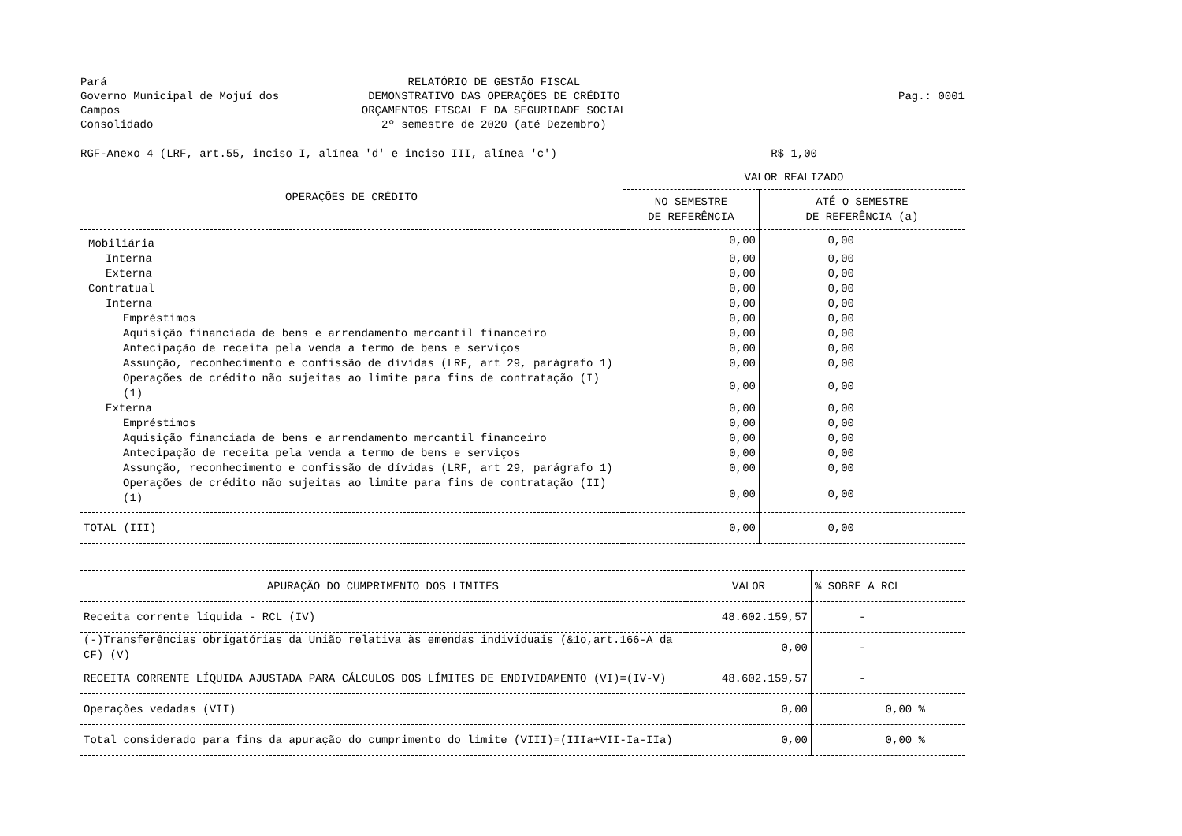Pará
Governo Municipal de Mojuí dos Campos
Consolidado
RELATÓRIO DE GESTÃO FISCAL
DEMONSTRATIVO DAS OPERAÇÕES DE CRÉDITO
ORÇAMENTOS FISCAL E DA SEGURIDADE SOCIAL
2º semestre de 2020 (até Dezembro)
Pag.: 0001
RGF-Anexo 4 (LRF, art.55, inciso I, alínea 'd' e inciso III, alínea 'c') R$ 1,00
| OPERAÇÕES DE CRÉDITO | VALOR REALIZADO | |
| --- | --- | --- |
| | NO SEMESTRE DE REFERÊNCIA | ATÉ O SEMESTRE DE REFERÊNCIA (a) |
| Mobiliária | 0,00 | 0,00 |
| Interna | 0,00 | 0,00 |
| Externa | 0,00 | 0,00 |
| Contratual | 0,00 | 0,00 |
| Interna | 0,00 | 0,00 |
| Empréstimos | 0,00 | 0,00 |
| Aquisição financiada de bens e arrendamento mercantil financeiro | 0,00 | 0,00 |
| Antecipação de receita pela venda a termo de bens e serviços | 0,00 | 0,00 |
| Assunção, reconhecimento e confissão de dívidas (LRF, art 29, parágrafo 1) | 0,00 | 0,00 |
| Operações de crédito não sujeitas ao limite para fins de contratação (I)(1) | 0,00 | 0,00 |
| Externa | 0,00 | 0,00 |
| Empréstimos | 0,00 | 0,00 |
| Aquisição financiada de bens e arrendamento mercantil financeiro | 0,00 | 0,00 |
| Antecipação de receita pela venda a termo de bens e serviços | 0,00 | 0,00 |
| Assunção, reconhecimento e confissão de dívidas (LRF, art 29, parágrafo 1) | 0,00 | 0,00 |
| Operações de crédito não sujeitas ao limite para fins de contratação (II)(1) | 0,00 | 0,00 |
| TOTAL (III) | 0,00 | 0,00 |
| APURAÇÃO DO CUMPRIMENTO DOS LIMITES | VALOR | % SOBRE A RCL |
| --- | --- | --- |
| Receita corrente líquida - RCL (IV) | 48.602.159,57 | - |
| (-)Transferências obrigatórias da União relativa às emendas individuais (&1o,art.166-A da CF) (V) | 0,00 | - |
| RECEITA CORRENTE LÍQUIDA AJUSTADA PARA CÁLCULOS DOS LÍMITES DE ENDIVIDAMENTO (VI)=(IV-V) | 48.602.159,57 | - |
| Operações vedadas (VII) | 0,00 | 0,00 % |
| Total considerado para fins da apuração do cumprimento do limite (VIII)=(IIIa+VII-Ia-IIa) | 0,00 | 0,00 % |